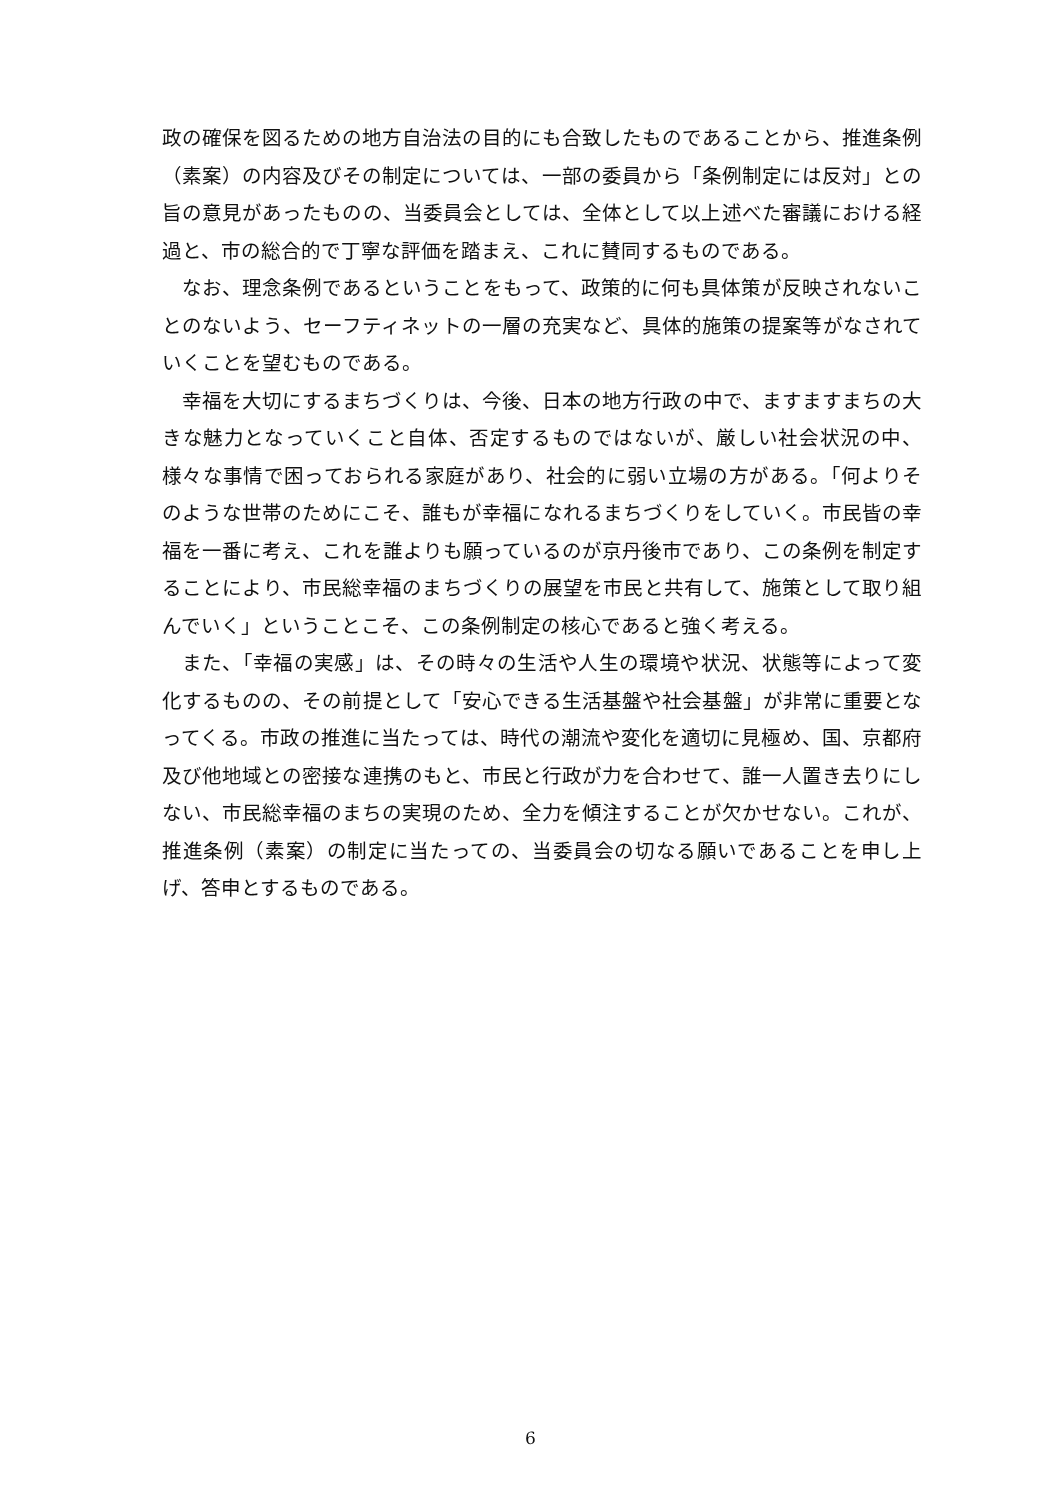政の確保を図るための地方自治法の目的にも合致したものであることから、推進条例（素案）の内容及びその制定については、一部の委員から「条例制定には反対」との旨の意見があったものの、当委員会としては、全体として以上述べた審議における経過と、市の総合的で丁寧な評価を踏まえ、これに賛同するものである。
なお、理念条例であるということをもって、政策的に何も具体策が反映されないことのないよう、セーフティネットの一層の充実など、具体的施策の提案等がなされていくことを望むものである。
幸福を大切にするまちづくりは、今後、日本の地方行政の中で、ますますまちの大きな魅力となっていくこと自体、否定するものではないが、厳しい社会状況の中、様々な事情で困っておられる家庭があり、社会的に弱い立場の方がある。「何よりそのような世帯のためにこそ、誰もが幸福になれるまちづくりをしていく。市民皆の幸福を一番に考え、これを誰よりも願っているのが京丹後市であり、この条例を制定することにより、市民総幸福のまちづくりの展望を市民と共有して、施策として取り組んでいく」ということこそ、この条例制定の核心であると強く考える。
また、「幸福の実感」は、その時々の生活や人生の環境や状況、状態等によって変化するものの、その前提として「安心できる生活基盤や社会基盤」が非常に重要となってくる。市政の推進に当たっては、時代の潮流や変化を適切に見極め、国、京都府及び他地域との密接な連携のもと、市民と行政が力を合わせて、誰一人置き去りにしない、市民総幸福のまちの実現のため、全力を傾注することが欠かせない。これが、推進条例（素案）の制定に当たっての、当委員会の切なる願いであることを申し上げ、答申とするものである。
6